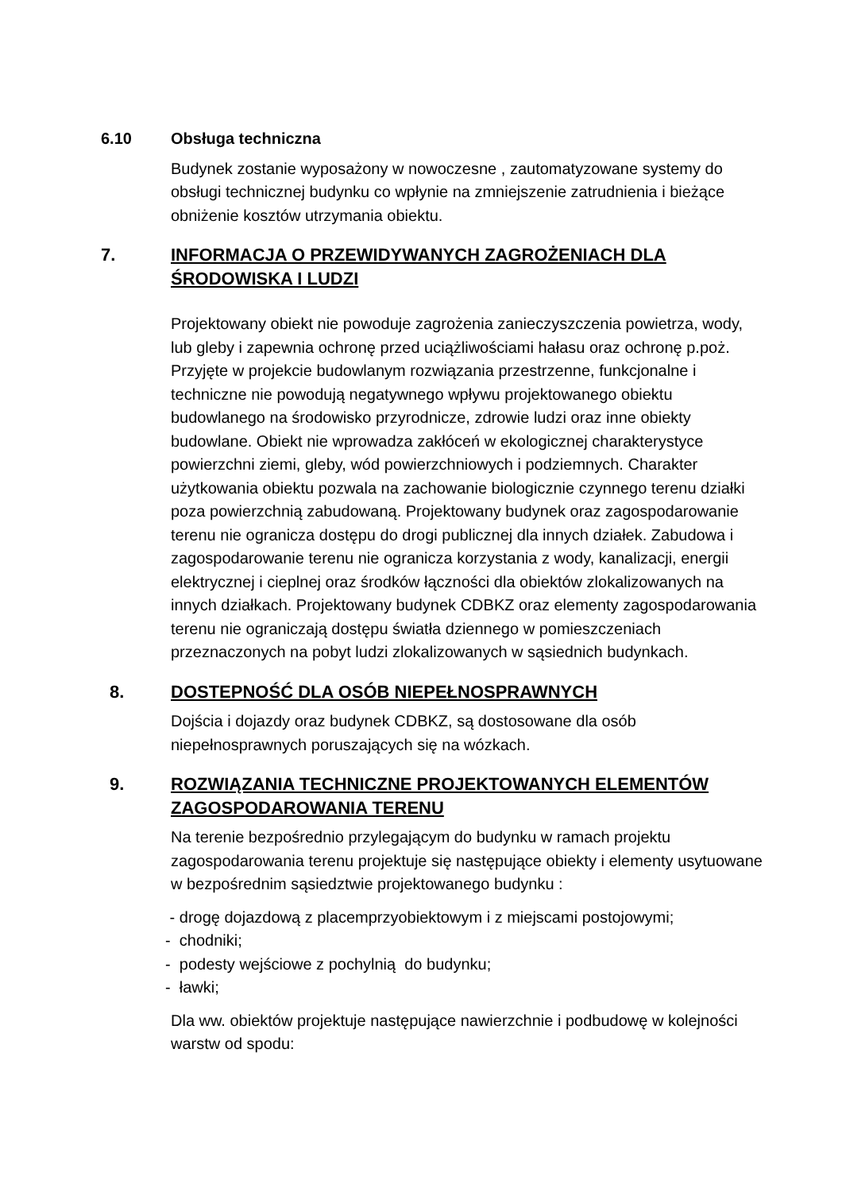6.10 Obsługa techniczna
Budynek zostanie wyposażony w nowoczesne , zautomatyzowane systemy do obsługi technicznej budynku co wpłynie na zmniejszenie zatrudnienia i bieżące obniżenie kosztów utrzymania obiektu.
7. INFORMACJA O PRZEWIDYWANYCH ZAGROŻENIACH DLA ŚRODOWISKA I LUDZI
Projektowany obiekt nie powoduje zagrożenia zanieczyszczenia powietrza, wody, lub gleby i zapewnia ochronę przed uciążliwościami hałasu oraz ochronę p.poż. Przyjęte w projekcie budowlanym rozwiązania przestrzenne, funkcjonalne i techniczne nie powodują negatywnego wpływu projektowanego obiektu budowlanego na środowisko przyrodnicze, zdrowie ludzi oraz inne obiekty budowlane. Obiekt nie wprowadza zakłóceń w ekologicznej charakterystyce powierzchni ziemi, gleby, wód powierzchniowych i podziemnych. Charakter użytkowania obiektu pozwala na zachowanie biologicznie czynnego terenu działki poza powierzchnią zabudowaną. Projektowany budynek oraz zagospodarowanie terenu nie ogranicza dostępu do drogi publicznej dla innych działek. Zabudowa i zagospodarowanie terenu nie ogranicza korzystania z wody, kanalizacji, energii elektrycznej i cieplnej oraz środków łączności dla obiektów zlokalizowanych na innych działkach. Projektowany budynek CDBKZ oraz elementy zagospodarowania terenu nie ograniczają dostępu światła dziennego w pomieszczeniach przeznaczonych na pobyt ludzi zlokalizowanych w sąsiednich budynkach.
8. DOSTEPNOŚĆ DLA OSÓB NIEPEŁNOSPRAWNYCH
Dojścia i dojazdy oraz budynek CDBKZ, są dostosowane dla osób niepełnosprawnych poruszających się na wózkach.
9. ROZWIĄZANIA TECHNICZNE PROJEKTOWANYCH ELEMENTÓW ZAGOSPODAROWANIA TERENU
Na terenie bezpośrednio przylegającym do budynku w ramach projektu zagospodarowania terenu projektuje się następujące obiekty i elementy usytuowane w bezpośrednim sąsiedztwie projektowanego budynku :
- drogę dojazdową z placemprzyobiektowym i z miejscami postojowymi;
- chodniki;
- podesty wejściowe z pochylnią do budynku;
- ławki;
Dla ww. obiektów projektuje następujące nawierzchnie i podbudowę w kolejności warstw od spodu: